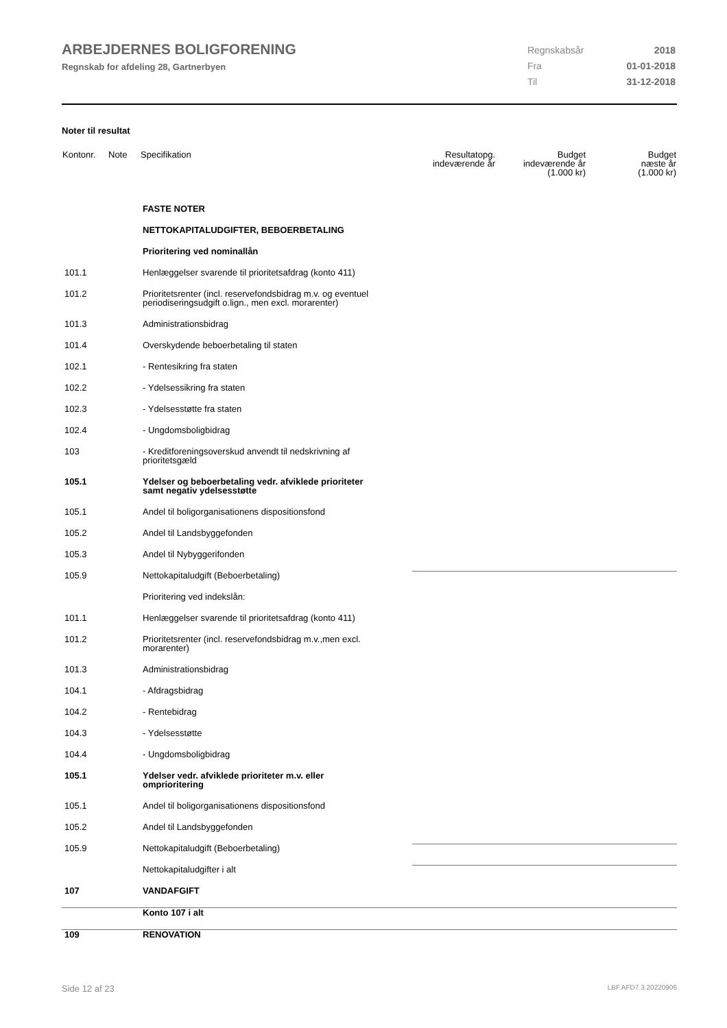ARBEJDERNES BOLIGFORENING
Regnskab for afdeling 28, Gartnerbyen
| Regnskabsår | 2018 |
| Fra | 01-01-2018 |
| Til | 31-12-2018 |
Noter til resultat
| Kontonr. | Note | Specifikation | Resultatopg. indeværende år | Budget indeværende år (1.000 kr) | Budget næste år (1.000 kr) |
| --- | --- | --- | --- | --- | --- |
| | | FASTE NOTER | | | |
| | | NETTOKAPITALUDGIFTER, BEBOERBETALING | | | |
| | | Prioritering ved nominallån | | | |
| 101.1 | | Henlæggelser svarende til prioritetsafdrag (konto 411) | | | |
| 101.2 | | Prioritetsrenter (incl. reservefondsbidrag m.v. og eventuel periodiseringsudgift o.lign., men excl. morarenter) | | | |
| 101.3 | | Administrationsbidrag | | | |
| 101.4 | | Overskydende beboerbetaling til staten | | | |
| 102.1 | | - Rentesikring fra staten | | | |
| 102.2 | | - Ydelsessikring fra staten | | | |
| 102.3 | | - Ydelsesstøtte fra staten | | | |
| 102.4 | | - Ungdomsboligbidrag | | | |
| 103 | | - Kreditforeningsoverskud anvendt til nedskrivning af prioritetsgæld | | | |
| 105.1 | | Ydelser og beboerbetaling vedr. afviklede prioriteter samt negativ ydelsesstøtte | | | |
| 105.1 | | Andel til boligorganisationens dispositionsfond | | | |
| 105.2 | | Andel til Landsbyggefonden | | | |
| 105.3 | | Andel til Nybyggerifonden | | | |
| 105.9 | | Nettokapitaludgift (Beboerbetaling) | | | |
| | | Prioritering ved indekslån: | | | |
| 101.1 | | Henlæggelser svarende til prioritetsafdrag (konto 411) | | | |
| 101.2 | | Prioritetsrenter (incl. reservefondsbidrag m.v.,men excl. morarenter) | | | |
| 101.3 | | Administrationsbidrag | | | |
| 104.1 | | - Afdragsbidrag | | | |
| 104.2 | | - Rentebidrag | | | |
| 104.3 | | - Ydelsesstøtte | | | |
| 104.4 | | - Ungdomsboligbidrag | | | |
| 105.1 | | Ydelser vedr. afviklede prioriteter m.v. eller omprioritering | | | |
| 105.1 | | Andel til boligorganisationens dispositionsfond | | | |
| 105.2 | | Andel til Landsbyggefonden | | | |
| 105.9 | | Nettokapitaludgift (Beboerbetaling) | | | |
| | | Nettokapitaludgifter i alt | | | |
| 107 | | VANDAFGIFT | | | |
| | | Konto 107 i alt | | | |
| 109 | | RENOVATION | | | |
Side 12 af 23 LBF.AFD7.3.20220906